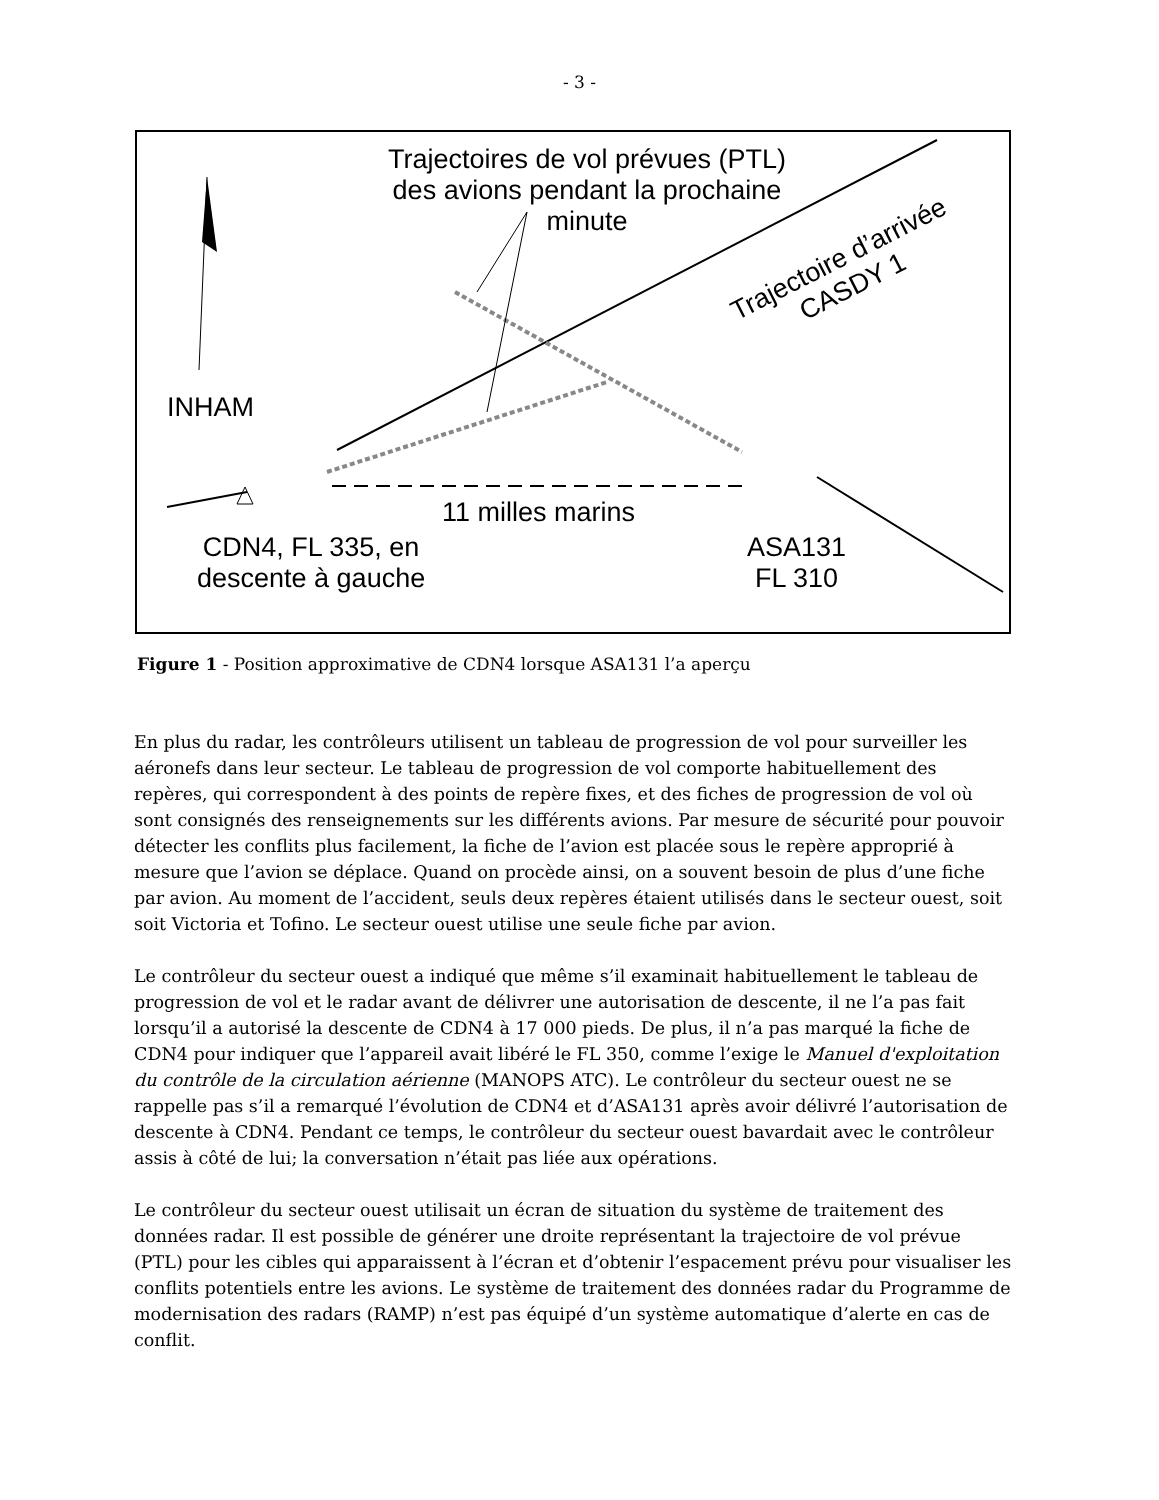- 3 -
Trajectoires de vol prévues (PTL) des avions pendant la prochaine minute
Trajectoire d’arrivée
CASDY 1
INHAM
11 milles marins
CDN4, FL 335, en
descente à gauche
ASA131
FL 310
Figure 1 - Position approximative de CDN4 lorsque ASA131 l’a aperçu
En plus du radar, les contrôleurs utilisent un tableau de progression de vol pour surveiller les aéronefs dans leur secteur. Le tableau de progression de vol comporte habituellement des repères, qui correspondent à des points de repère fixes, et des fiches de progression de vol où sont consignés des renseignements sur les différents avions. Par mesure de sécurité pour pouvoir détecter les conflits plus facilement, la fiche de l’avion est placée sous le repère approprié à mesure que l’avion se déplace. Quand on procède ainsi, on a souvent besoin de plus d’une fiche par avion. Au moment de l’accident, seuls deux repères étaient utilisés dans le secteur ouest, soit soit Victoria et Tofino. Le secteur ouest utilise une seule fiche par avion.
Le contrôleur du secteur ouest a indiqué que même s’il examinait habituellement le tableau de progression de vol et le radar avant de délivrer une autorisation de descente, il ne l’a pas fait lorsqu’il a autorisé la descente de CDN4 à 17 000 pieds. De plus, il n’a pas marqué la fiche de CDN4 pour indiquer que l’appareil avait libéré le FL 350, comme l’exige le Manuel d'exploitation du contrôle de la circulation aérienne (MANOPS ATC). Le contrôleur du secteur ouest ne se rappelle pas s’il a remarqué l’évolution de CDN4 et d’ASA131 après avoir délivré l’autorisation de descente à CDN4. Pendant ce temps, le contrôleur du secteur ouest bavardait avec le contrôleur assis à côté de lui; la conversation n’était pas liée aux opérations.
Le contrôleur du secteur ouest utilisait un écran de situation du système de traitement des données radar. Il est possible de générer une droite représentant la trajectoire de vol prévue (PTL) pour les cibles qui apparaissent à l’écran et d’obtenir l’espacement prévu pour visualiser les conflits potentiels entre les avions. Le système de traitement des données radar du Programme de modernisation des radars (RAMP) n’est pas équipé d’un système automatique d’alerte en cas de conflit.